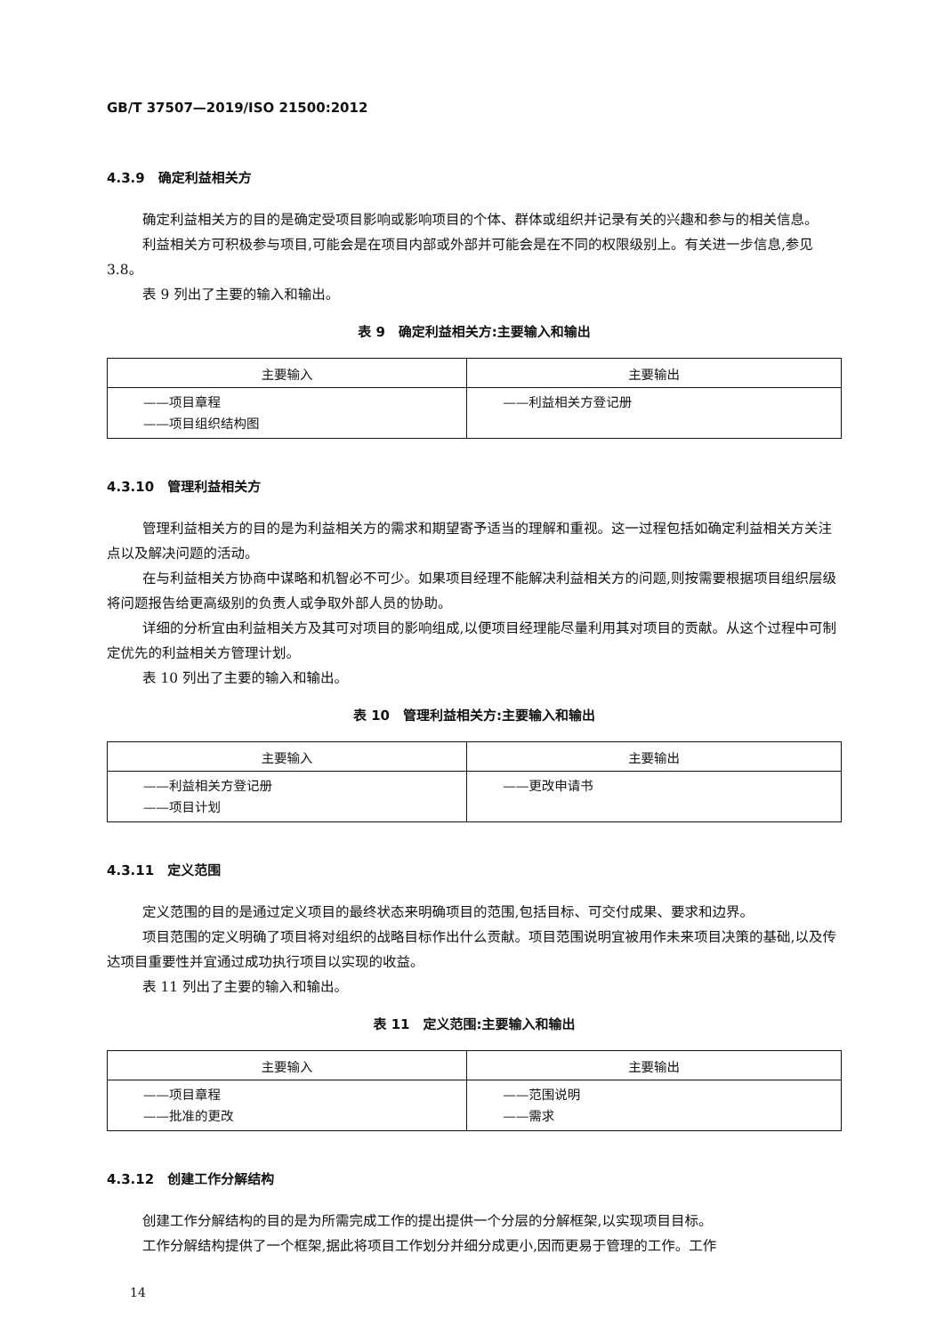GB/T 37507—2019/ISO 21500:2012
4.3.9　确定利益相关方
确定利益相关方的目的是确定受项目影响或影响项目的个体、群体或组织并记录有关的兴趣和参与的相关信息。
利益相关方可积极参与项目,可能会是在项目内部或外部并可能会是在不同的权限级别上。有关进一步信息,参见 3.8。
表 9 列出了主要的输入和输出。
表 9　确定利益相关方:主要输入和输出
| 主要输入 | 主要输出 |
| --- | --- |
| ——项目章程 ——项目组织结构图 | ——利益相关方登记册 |
4.3.10　管理利益相关方
管理利益相关方的目的是为利益相关方的需求和期望寄予适当的理解和重视。这一过程包括如确定利益相关方关注点以及解决问题的活动。
在与利益相关方协商中谋略和机智必不可少。如果项目经理不能解决利益相关方的问题,则按需要根据项目组织层级将问题报告给更高级别的负责人或争取外部人员的协助。
详细的分析宜由利益相关方及其可对项目的影响组成,以便项目经理能尽量利用其对项目的贡献。从这个过程中可制定优先的利益相关方管理计划。
表 10 列出了主要的输入和输出。
表 10　管理利益相关方:主要输入和输出
| 主要输入 | 主要输出 |
| --- | --- |
| ——利益相关方登记册 ——项目计划 | ——更改申请书 |
4.3.11　定义范围
定义范围的目的是通过定义项目的最终状态来明确项目的范围,包括目标、可交付成果、要求和边界。
项目范围的定义明确了项目将对组织的战略目标作出什么贡献。项目范围说明宜被用作未来项目决策的基础,以及传达项目重要性并宜通过成功执行项目以实现的收益。
表 11 列出了主要的输入和输出。
表 11　定义范围:主要输入和输出
| 主要输入 | 主要输出 |
| --- | --- |
| ——项目章程 ——批准的更改 | ——范围说明 ——需求 |
4.3.12　创建工作分解结构
创建工作分解结构的目的是为所需完成工作的提出提供一个分层的分解框架,以实现项目目标。
工作分解结构提供了一个框架,据此将项目工作划分并细分成更小,因而更易于管理的工作。工作
14